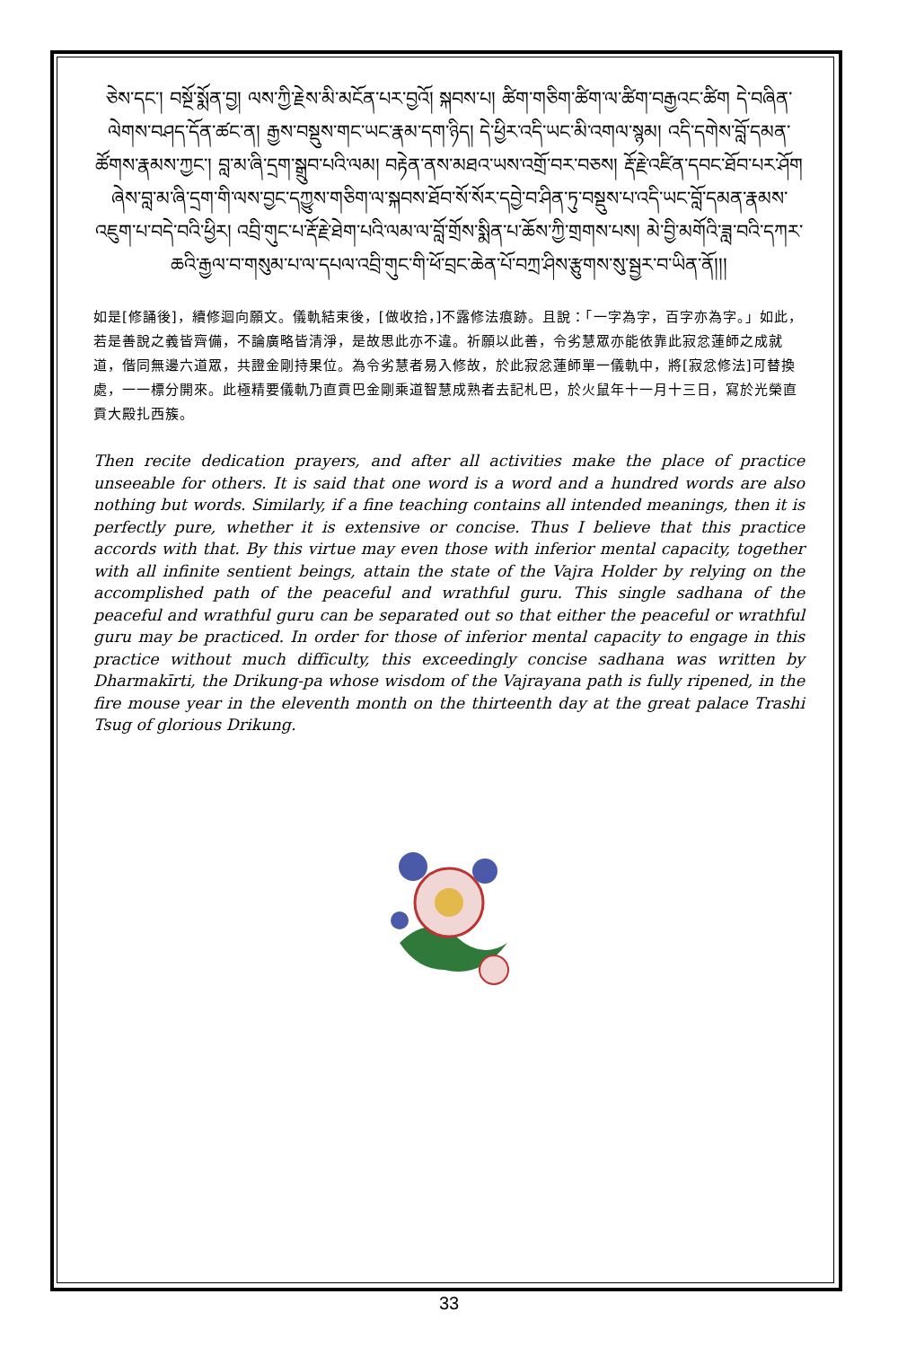ཅེས་དང་། བསྔོ་སྨོན་བྱ། ལས་ཀྱི་རྗེས་མི་མངོན་པར་བྱའོ། སྐབས་པ། ཚིག་གཅིག་ཚིག་ལ་ཚིག་བརྒྱའང་ཚིག དེ་བཞིན་ལེགས་བཤད་དོན་ཚང་ན། རྒྱས་བསྡུས་གང་ཡང་རྣམ་དག་ཉིད། དེ་ཕྱིར་འདི་ཡང་མི་འགལ་སྙམ། འདི་དགེས་བློ་དམན་ཚོགས་རྣམས་ཀྱང་། བླ་མ་ཞི་དྲག་སྒྲུབ་པའི་ལམ། བརྟེན་ནས་མཐའ་ཡས་འགྲོ་བར་བཅས། རྡོ་རྗེ་འཛིན་དབང་ཐོབ་པར་ཤོག ཞེས་བླ་མ་ཞི་དྲག་གི་ལས་བྱང་དཀྱུས་གཅིག་ལ་སྐབས་ཐོབ་སོ་སོར་དབྱེ་བ་ཤིན་ཏུ་བསྡུས་པ་འདི་ཡང་བློ་དམན་རྣམས་འཇུག་པ་བདེ་བའི་ཕྱིར། འབྲི་གུང་པ་རྡོ་རྗེ་ཐེག་པའི་ལམ་ལ་བློ་གྲོས་སྨིན་པ་ཆོས་ཀྱི་གྲགས་པས། མེ་བྱི་མགོའི་ཟླ་བའི་དཀར་ཆའི་རྒྱལ་བ་གསུམ་པ་ལ་དཔལ་འབྲི་གུང་གི་ཕོ་བྲང་ཆེན་པོ་བཀྲ་ཤིས་རྩུགས་སུ་སྦྱར་བ་ཡིན་ནོ།།།
如是[修誦後]，續修迴向願文。儀軌結束後，[做收拾，]不露修法痕跡。且說：「一字為字，百字亦為字。」如此，若是善說之義皆齊備，不論廣略皆清淨，是故思此亦不違。祈願以此善，令劣慧眾亦能依靠此寂忿蓮師之成就道，偕同無邊六道眾，共證金剛持果位。為令劣慧者易入修故，於此寂忿蓮師單一儀軌中，將[寂忿修法]可替換處，一一標分開來。此極精要儀軌乃直貢巴金剛乘道智慧成熟者去記札巴，於火鼠年十一月十三日，寫於光榮直貢大殿扎西簇。
Then recite dedication prayers, and after all activities make the place of practice unseeable for others. It is said that one word is a word and a hundred words are also nothing but words. Similarly, if a fine teaching contains all intended meanings, then it is perfectly pure, whether it is extensive or concise. Thus I believe that this practice accords with that. By this virtue may even those with inferior mental capacity, together with all infinite sentient beings, attain the state of the Vajra Holder by relying on the accomplished path of the peaceful and wrathful guru. This single sadhana of the peaceful and wrathful guru can be separated out so that either the peaceful or wrathful guru may be practiced. In order for those of inferior mental capacity to engage in this practice without much difficulty, this exceedingly concise sadhana was written by Dharmakīrti, the Drikung-pa whose wisdom of the Vajrayana path is fully ripened, in the fire mouse year in the eleventh month on the thirteenth day at the great palace Trashi Tsug of glorious Drikung.
33